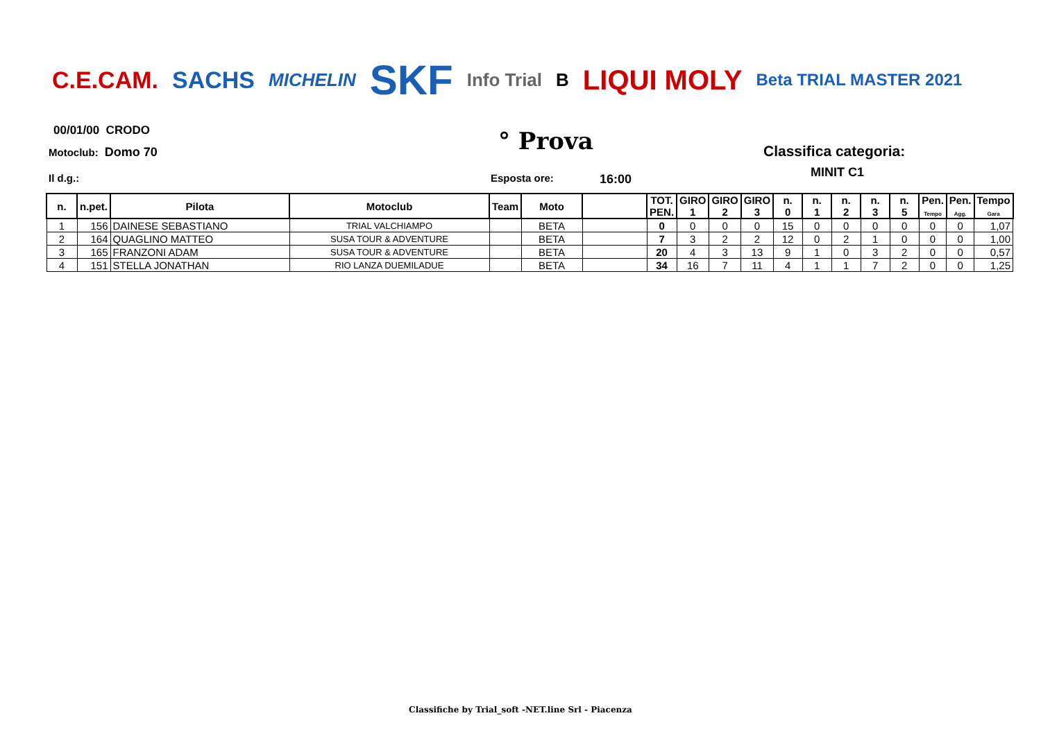C.E.CAM. SACHS MICHELIN SKF Info Trial B LIQUI MOLY Beta TRIAL MASTER 2021
00/01/00 CRODO
Motoclub: Domo 70 ° Prova Classifica categoria:
MINIT C1
Il d.g.: Esposta ore: 16:00
| n. | n.pet. | Pilota | Motoclub | Team | Moto | | TOT. PEN. | GIRO 1 | GIRO 2 | GIRO 3 | n. 0 | n. 1 | n. 2 | n. 3 | n. 5 | Pen. Tempo | Pen. Agg. | Tempo Gara |
| --- | --- | --- | --- | --- | --- | --- | --- | --- | --- | --- | --- | --- | --- | --- | --- | --- | --- | --- |
| 1 | 156 | DAINESE SEBASTIANO | TRIAL VALCHIAMPO | | BETA | | 0 | 0 | 0 | 0 | 15 | 0 | 0 | 0 | 0 | 0 | 0 | 1,07 |
| 2 | 164 | QUAGLINO MATTEO | SUSA TOUR & ADVENTURE | | BETA | | 7 | 3 | 2 | 2 | 12 | 0 | 2 | 1 | 0 | 0 | 0 | 1,00 |
| 3 | 165 | FRANZONI ADAM | SUSA TOUR & ADVENTURE | | BETA | | 20 | 4 | 3 | 13 | 9 | 1 | 0 | 3 | 2 | 0 | 0 | 0,57 |
| 4 | 151 | STELLA JONATHAN | RIO LANZA DUEMILADUE | | BETA | | 34 | 16 | 7 | 11 | 4 | 1 | 1 | 7 | 2 | 0 | 0 | 1,25 |
Classifiche by Trial_soft -NET.line Srl - Piacenza